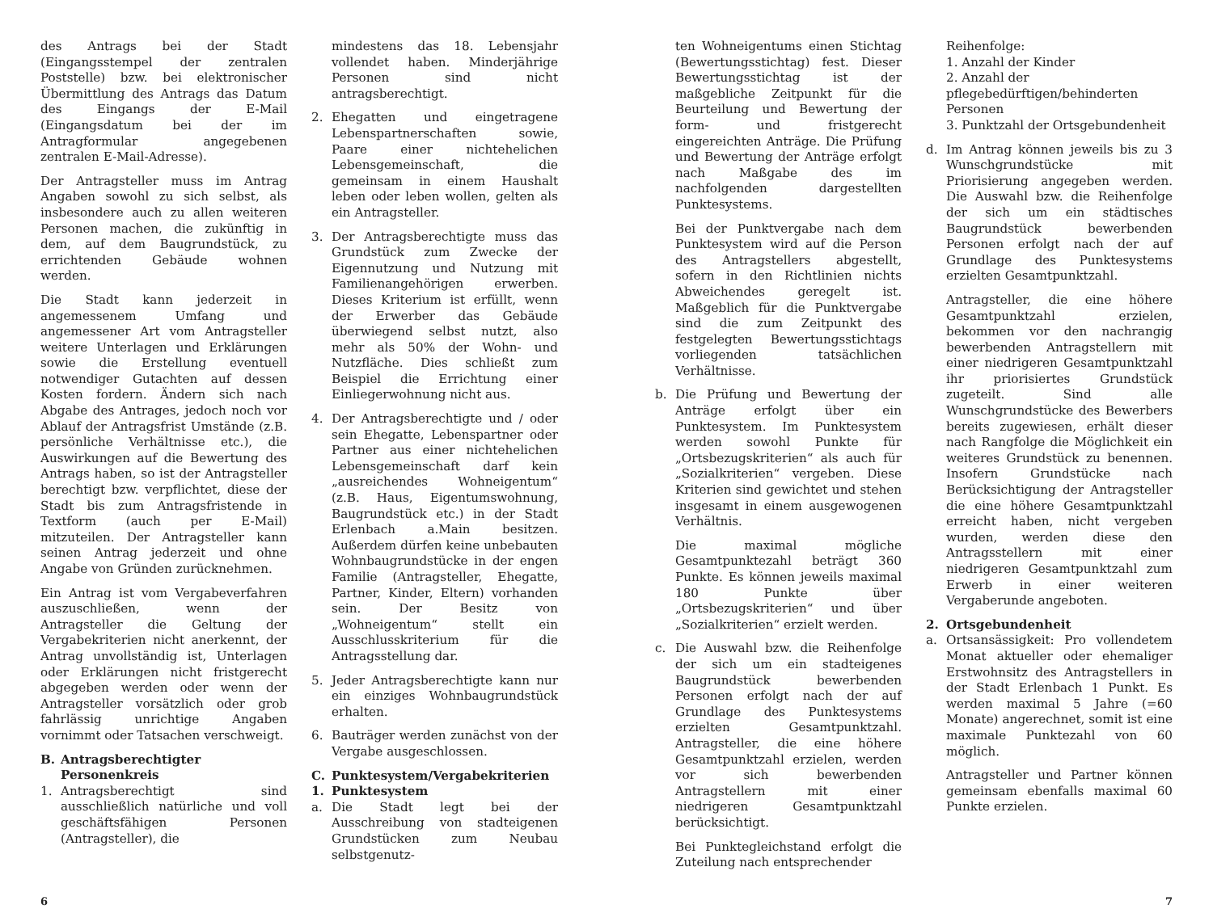des Antrags bei der Stadt (Eingangsstempel der zentralen Poststelle) bzw. bei elektronischer Übermittlung des Antrags das Datum des Eingangs der E-Mail (Eingangsdatum bei der im Antragformular angegebenen zentralen E-Mail-Adresse).
Der Antragsteller muss im Antrag Angaben sowohl zu sich selbst, als insbesondere auch zu allen weiteren Personen machen, die zukünftig in dem, auf dem Baugrundstück, zu errichtenden Gebäude wohnen werden.
Die Stadt kann jederzeit in angemessenem Umfang und angemessener Art vom Antragsteller weitere Unterlagen und Erklärungen sowie die Erstellung eventuell notwendiger Gutachten auf dessen Kosten fordern. Ändern sich nach Abgabe des Antrages, jedoch noch vor Ablauf der Antragsfrist Umstände (z.B. persönliche Verhältnisse etc.), die Auswirkungen auf die Bewertung des Antrags haben, so ist der Antragsteller berechtigt bzw. verpflichtet, diese der Stadt bis zum Antragsfristende in Textform (auch per E-Mail) mitzuteilen. Der Antragsteller kann seinen Antrag jederzeit und ohne Angabe von Gründen zurücknehmen.
Ein Antrag ist vom Vergabeverfahren auszuschließen, wenn der Antragsteller die Geltung der Vergabekriterien nicht anerkennt, der Antrag unvollständig ist, Unterlagen oder Erklärungen nicht fristgerecht abgegeben werden oder wenn der Antragsteller vorsätzlich oder grob fahrlässig unrichtige Angaben vornimmt oder Tatsachen verschweigt.
B. Antragsberechtigter Personenkreis
1. Antragsberechtigt sind ausschließlich natürliche und voll geschäftsfähigen Personen (Antragsteller), die
mindestens das 18. Lebensjahr vollendet haben. Minderjährige Personen sind nicht antragsberechtigt.
2. Ehegatten und eingetragene Lebenspartnerschaften sowie, Paare einer nichtehelichen Lebensgemeinschaft, die gemeinsam in einem Haushalt leben oder leben wollen, gelten als ein Antragsteller.
3. Der Antragsberechtigte muss das Grundstück zum Zwecke der Eigennutzung und Nutzung mit Familienangehörigen erwerben. Dieses Kriterium ist erfüllt, wenn der Erwerber das Gebäude überwiegend selbst nutzt, also mehr als 50% der Wohn- und Nutzfläche. Dies schließt zum Beispiel die Errichtung einer Einliegerwohnung nicht aus.
4. Der Antragsberechtigte und / oder sein Ehegatte, Lebenspartner oder Partner aus einer nichtehelichen Lebensgemeinschaft darf kein „ausreichendes Wohneigentum“ (z.B. Haus, Eigentumswohnung, Baugrundstück etc.) in der Stadt Erlenbach a.Main besitzen. Außerdem dürfen keine unbebauten Wohnbaugrundstücke in der engen Familie (Antragsteller, Ehegatte, Partner, Kinder, Eltern) vorhanden sein. Der Besitz von „Wohneigentum“ stellt ein Ausschlusskriterium für die Antragsstellung dar.
5. Jeder Antragsberechtigte kann nur ein einziges Wohnbaugrundstück erhalten.
6. Bauträger werden zunächst von der Vergabe ausgeschlossen.
C. Punktesystem/Vergabekriterien
1. Punktesystem
a. Die Stadt legt bei der Ausschreibung von stadteigenen Grundstücken zum Neubau selbstgenutz-
ten Wohneigentums einen Stichtag (Bewertungsstichtag) fest. Dieser Bewertungsstichtag ist der maßgebliche Zeitpunkt für die Beurteilung und Bewertung der form- und fristgerecht eingereichten Anträge. Die Prüfung und Bewertung der Anträge erfolgt nach Maßgabe des im nachfolgenden dargestellten Punktesystems.
Bei der Punktvergabe nach dem Punktesystem wird auf die Person des Antragstellers abgestellt, sofern in den Richtlinien nichts Abweichendes geregelt ist. Maßgeblich für die Punktvergabe sind die zum Zeitpunkt des festgelegten Bewertungsstichtags vorliegenden tatsächlichen Verhältnisse.
b. Die Prüfung und Bewertung der Anträge erfolgt über ein Punktesystem. Im Punktesystem werden sowohl Punkte für „Ortsbezugskriterien“ als auch für „Sozialkriterien“ vergeben. Diese Kriterien sind gewichtet und stehen insgesamt in einem ausgewogenen Verhältnis.
Die maximal mögliche Gesamtpunktezahl beträgt 360 Punkte. Es können jeweils maximal 180 Punkte über „Ortsbezugskriterien“ und über „Sozialkriterien“ erzielt werden.
c. Die Auswahl bzw. die Reihenfolge der sich um ein stadteigenes Baugrundstück bewerbenden Personen erfolgt nach der auf Grundlage des Punktesystems erzielten Gesamtpunktzahl. Antragsteller, die eine höhere Gesamtpunktzahl erzielen, werden vor sich bewerbenden Antragstellern mit einer niedrigeren Gesamtpunktzahl berücksichtigt.
Bei Punktegleichstand erfolgt die Zuteilung nach entsprechender
Reihenfolge:
1. Anzahl der Kinder
2. Anzahl der pflegebedürftigen/behinderten Personen
3. Punktzahl der Ortsgebundenheit
d. Im Antrag können jeweils bis zu 3 Wunschgrundstücke mit Priorisierung angegeben werden. Die Auswahl bzw. die Reihenfolge der sich um ein städtisches Baugrundstück bewerbenden Personen erfolgt nach der auf Grundlage des Punktesystems erzielten Gesamtpunktzahl.
Antragsteller, die eine höhere Gesamtpunktzahl erzielen, bekommen vor den nachrangig bewerbenden Antragstellern mit einer niedrigeren Gesamtpunktzahl ihr priorisiertes Grundstück zugeteilt. Sind alle Wunschgrundstücke des Bewerbers bereits zugewiesen, erhält dieser nach Rangfolge die Möglichkeit ein weiteres Grundstück zu benennen. Insofern Grundstücke nach Berücksichtigung der Antragsteller die eine höhere Gesamtpunktzahl erreicht haben, nicht vergeben wurden, werden diese den Antragsstellern mit einer niedrigeren Gesamtpunktzahl zum Erwerb in einer weiteren Vergaberunde angeboten.
2. Ortsgebundenheit
a. Ortsansässigkeit: Pro vollendetem Monat aktueller oder ehemaliger Erstwohnsitz des Antragstellers in der Stadt Erlenbach 1 Punkt. Es werden maximal 5 Jahre (=60 Monate) angerechnet, somit ist eine maximale Punktezahl von 60 möglich.
Antragsteller und Partner können gemeinsam ebenfalls maximal 60 Punkte erzielen.
6 7